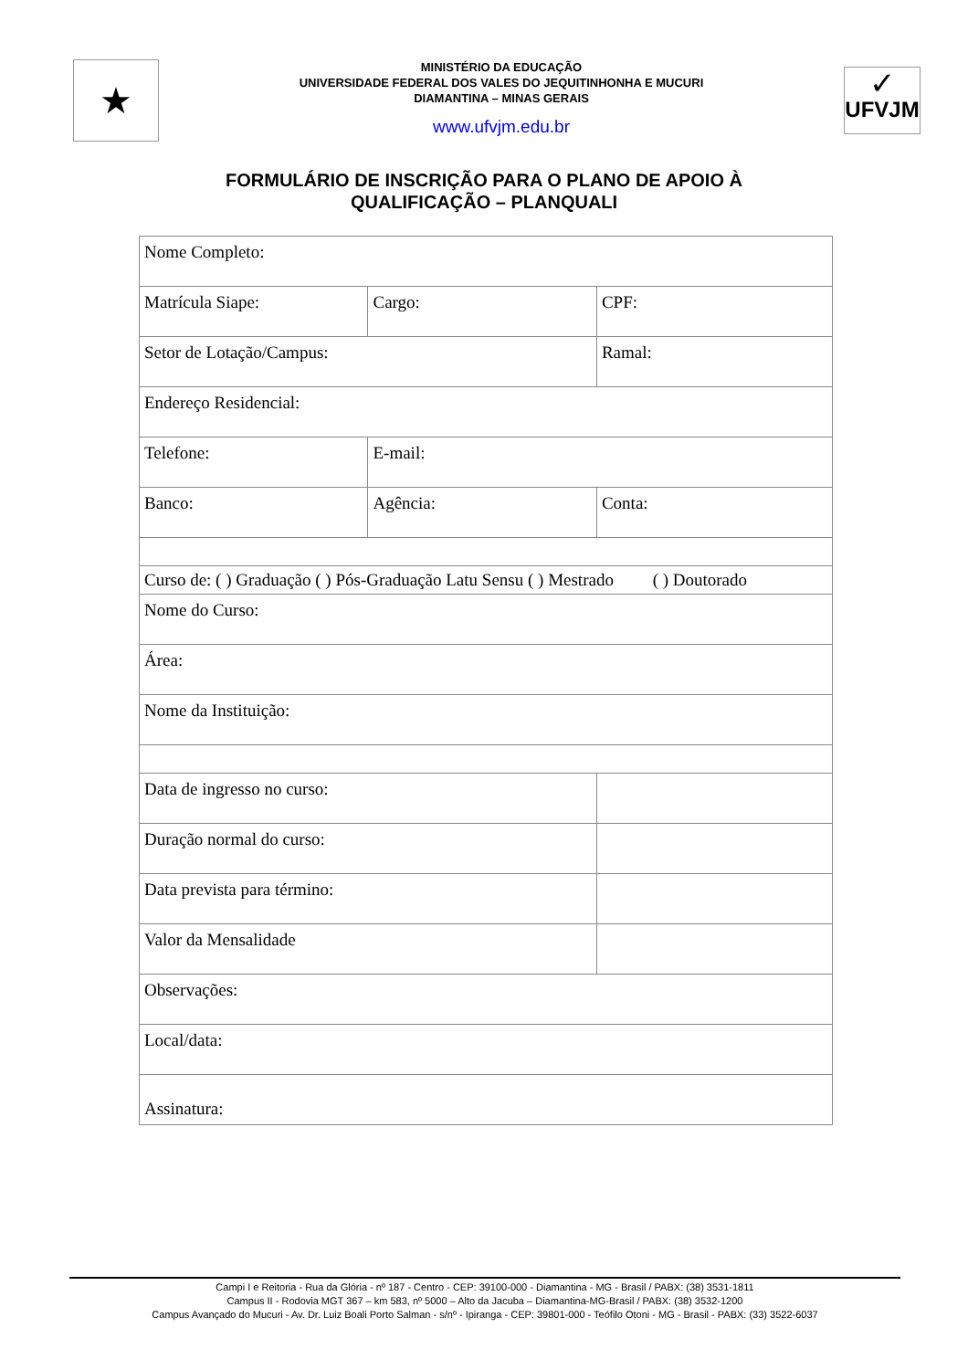★
MINISTÉRIO DA EDUCAÇÃO
UNIVERSIDADE FEDERAL DOS VALES DO JEQUITINHONHA E MUCURI
DIAMANTINA – MINAS GERAIS
www.ufvjm.edu.br
✓
UFVJM
FORMULÁRIO DE INSCRIÇÃO PARA O PLANO DE APOIO À
QUALIFICAÇÃO – PLANQUALI
| Nome Completo: | | |
| Matrícula Siape: | Cargo: | CPF: |
| Setor de Lotação/Campus: | | Ramal: |
| Endereço Residencial: | | |
| Telefone: | E-mail: | |
| Banco: | Agência: | Conta: |
| Curso de: ( ) Graduação ( ) Pós-Graduação Latu Sensu ( ) Mestrado ( ) Doutorado | | |
| Nome do Curso: | | |
| Área: | | |
| Nome da Instituição: | | |
| Data de ingresso no curso: | | |
| Duração normal do curso: | | |
| Data prevista para término: | | |
| Valor da Mensalidade | | |
| Observações: | | |
| Local/data: | | |
| Assinatura: | | |
Campi I e Reitoria - Rua da Glória - nº 187 - Centro - CEP: 39100-000 - Diamantina - MG - Brasil / PABX: (38) 3531-1811
Campus II - Rodovia MGT 367 – km 583, nº 5000 – Alto da Jacuba – Diamantina-MG-Brasil / PABX: (38) 3532-1200
Campus Avançado do Mucuri - Av. Dr. Luiz Boali Porto Salman - s/nº - Ipiranga - CEP: 39801-000 - Teófilo Otoni - MG - Brasil - PABX: (33) 3522-6037